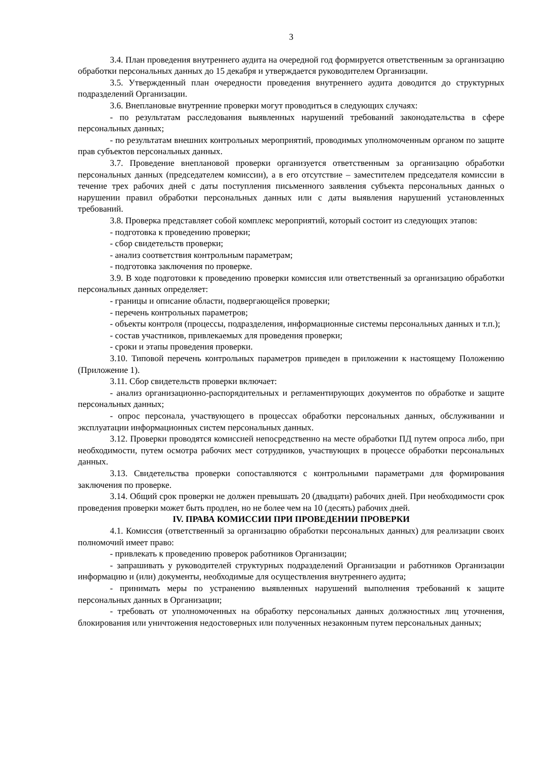3
3.4. План проведения внутреннего аудита на очередной год формируется ответственным за организацию обработки персональных данных до 15 декабря и утверждается руководителем Организации.
3.5. Утвержденный план очередности проведения внутреннего аудита доводится до структурных подразделений Организации.
3.6. Внеплановые внутренние проверки могут проводиться в следующих случаях:
- по результатам расследования выявленных нарушений требований законодательства в сфере персональных данных;
- по результатам внешних контрольных мероприятий, проводимых уполномоченным органом по защите прав субъектов персональных данных.
3.7. Проведение внеплановой проверки организуется ответственным за организацию обработки персональных данных (председателем комиссии), а в его отсутствие – заместителем председателя комиссии в течение трех рабочих дней с даты поступления письменного заявления субъекта персональных данных о нарушении правил обработки персональных данных или с даты выявления нарушений установленных требований.
3.8. Проверка представляет собой комплекс мероприятий, который состоит из следующих этапов:
- подготовка к проведению проверки;
- сбор свидетельств проверки;
- анализ соответствия контрольным параметрам;
- подготовка заключения по проверке.
3.9. В ходе подготовки к проведению проверки комиссия или ответственный за организацию обработки персональных данных определяет:
- границы и описание области, подвергающейся проверки;
- перечень контрольных параметров;
- объекты контроля (процессы, подразделения, информационные системы персональных данных и т.п.);
- состав участников, привлекаемых для проведения проверки;
- сроки и этапы проведения проверки.
3.10. Типовой перечень контрольных параметров приведен в приложении к настоящему Положению (Приложение 1).
3.11. Сбор свидетельств проверки включает:
- анализ организационно-распорядительных и регламентирующих документов по обработке и защите персональных данных;
- опрос персонала, участвующего в процессах обработки персональных данных, обслуживании и эксплуатации информационных систем персональных данных.
3.12. Проверки проводятся комиссией непосредственно на месте обработки ПД путем опроса либо, при необходимости, путем осмотра рабочих мест сотрудников, участвующих в процессе обработки персональных данных.
3.13. Свидетельства проверки сопоставляются с контрольными параметрами для формирования заключения по проверке.
3.14. Общий срок проверки не должен превышать 20 (двадцати) рабочих дней. При необходимости срок проведения проверки может быть продлен, но не более чем на 10 (десять) рабочих дней.
IV. ПРАВА КОМИССИИ ПРИ ПРОВЕДЕНИИ ПРОВЕРКИ
4.1. Комиссия (ответственный за организацию обработки персональных данных) для реализации своих полномочий имеет право:
- привлекать к проведению проверок работников Организации;
- запрашивать у руководителей структурных подразделений Организации и работников Организации информацию и (или) документы, необходимые для осуществления внутреннего аудита;
- принимать меры по устранению выявленных нарушений выполнения требований к защите персональных данных в Организации;
- требовать от уполномоченных на обработку персональных данных должностных лиц уточнения, блокирования или уничтожения недостоверных или полученных незаконным путем персональных данных;